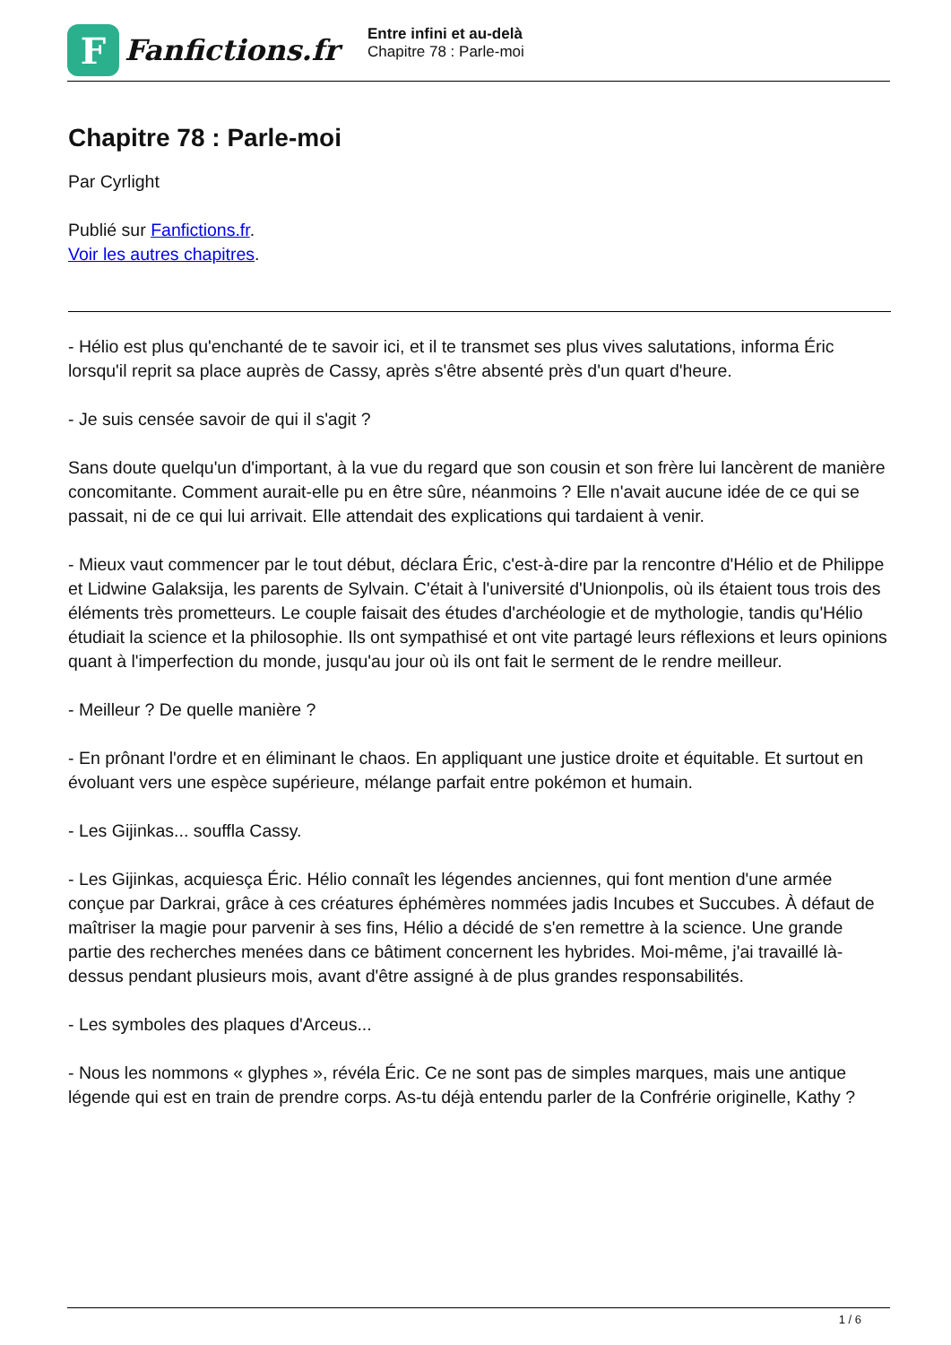F
Fanfictions.fr
Entre infini et au-delà
Chapitre 78 : Parle-moi
Chapitre 78 : Parle-moi
Par Cyrlight
Publié sur Fanfictions.fr.
Voir les autres chapitres.
- Hélio est plus qu'enchanté de te savoir ici, et il te transmet ses plus vives salutations, informa Éric lorsqu'il reprit sa place auprès de Cassy, après s'être absenté près d'un quart d'heure.
- Je suis censée savoir de qui il s'agit ?
Sans doute quelqu'un d'important, à la vue du regard que son cousin et son frère lui lancèrent de manière concomitante. Comment aurait-elle pu en être sûre, néanmoins ? Elle n'avait aucune idée de ce qui se passait, ni de ce qui lui arrivait. Elle attendait des explications qui tardaient à venir.
- Mieux vaut commencer par le tout début, déclara Éric, c'est-à-dire par la rencontre d'Hélio et de Philippe et Lidwine Galaksija, les parents de Sylvain. C'était à l'université d'Unionpolis, où ils étaient tous trois des éléments très prometteurs. Le couple faisait des études d'archéologie et de mythologie, tandis qu'Hélio étudiait la science et la philosophie. Ils ont sympathisé et ont vite partagé leurs réflexions et leurs opinions quant à l'imperfection du monde, jusqu'au jour où ils ont fait le serment de le rendre meilleur.
- Meilleur ? De quelle manière ?
- En prônant l'ordre et en éliminant le chaos. En appliquant une justice droite et équitable. Et surtout en évoluant vers une espèce supérieure, mélange parfait entre pokémon et humain.
- Les Gijinkas... souffla Cassy.
- Les Gijinkas, acquiesça Éric. Hélio connaît les légendes anciennes, qui font mention d'une armée conçue par Darkrai, grâce à ces créatures éphémères nommées jadis Incubes et Succubes. À défaut de maîtriser la magie pour parvenir à ses fins, Hélio a décidé de s'en remettre à la science. Une grande partie des recherches menées dans ce bâtiment concernent les hybrides. Moi-même, j'ai travaillé là-dessus pendant plusieurs mois, avant d'être assigné à de plus grandes responsabilités.
- Les symboles des plaques d'Arceus...
- Nous les nommons « glyphes », révéla Éric. Ce ne sont pas de simples marques, mais une antique légende qui est en train de prendre corps. As-tu déjà entendu parler de la Confrérie originelle, Kathy ?
1 / 6